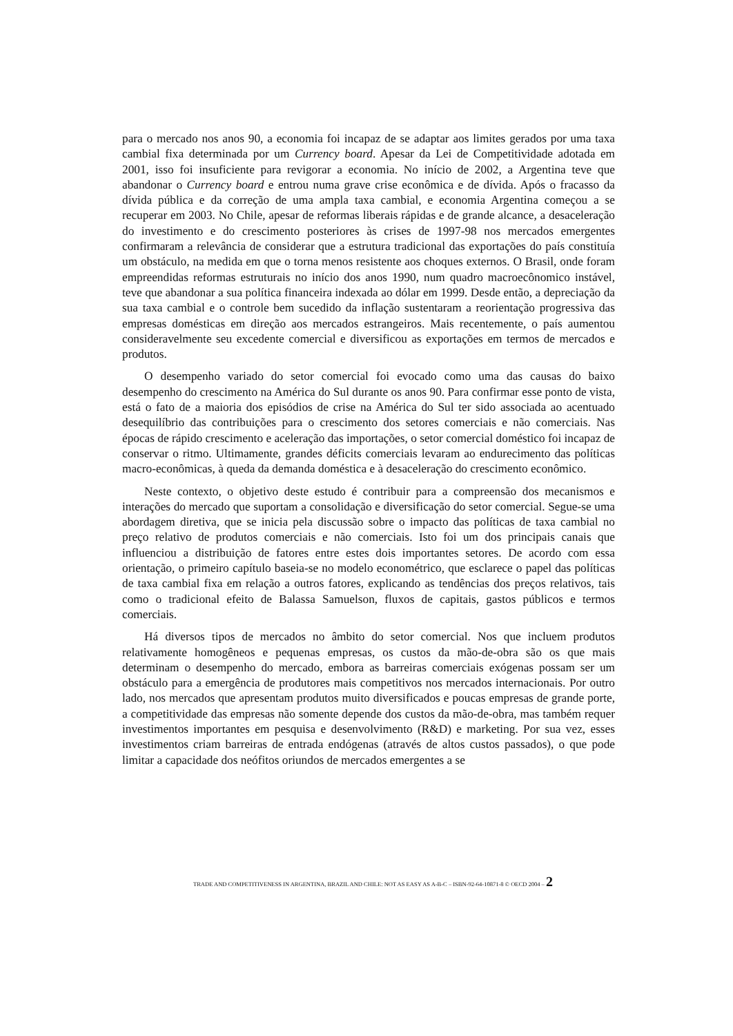para o mercado nos anos 90, a economia foi incapaz de se adaptar aos limites gerados por uma taxa cambial fixa determinada por um Currency board. Apesar da Lei de Competitividade adotada em 2001, isso foi insuficiente para revigorar a economia. No início de 2002, a Argentina teve que abandonar o Currency board e entrou numa grave crise econômica e de dívida. Após o fracasso da dívida pública e da correção de uma ampla taxa cambial, e economia Argentina começou a se recuperar em 2003. No Chile, apesar de reformas liberais rápidas e de grande alcance, a desaceleração do investimento e do crescimento posteriores às crises de 1997-98 nos mercados emergentes confirmaram a relevância de considerar que a estrutura tradicional das exportações do país constituía um obstáculo, na medida em que o torna menos resistente aos choques externos. O Brasil, onde foram empreendidas reformas estruturais no início dos anos 1990, num quadro macroecônomico instável, teve que abandonar a sua política financeira indexada ao dólar em 1999. Desde então, a depreciação da sua taxa cambial e o controle bem sucedido da inflação sustentaram a reorientação progressiva das empresas domésticas em direção aos mercados estrangeiros. Mais recentemente, o país aumentou consideravelmente seu excedente comercial e diversificou as exportações em termos de mercados e produtos.
O desempenho variado do setor comercial foi evocado como uma das causas do baixo desempenho do crescimento na América do Sul durante os anos 90. Para confirmar esse ponto de vista, está o fato de a maioria dos episódios de crise na América do Sul ter sido associada ao acentuado desequilíbrio das contribuições para o crescimento dos setores comerciais e não comerciais. Nas épocas de rápido crescimento e aceleração das importações, o setor comercial doméstico foi incapaz de conservar o ritmo. Ultimamente, grandes déficits comerciais levaram ao endurecimento das políticas macro-econômicas, à queda da demanda doméstica e à desaceleração do crescimento econômico.
Neste contexto, o objetivo deste estudo é contribuir para a compreensão dos mecanismos e interações do mercado que suportam a consolidação e diversificação do setor comercial. Segue-se uma abordagem diretiva, que se inicia pela discussão sobre o impacto das políticas de taxa cambial no preço relativo de produtos comerciais e não comerciais. Isto foi um dos principais canais que influenciou a distribuição de fatores entre estes dois importantes setores. De acordo com essa orientação, o primeiro capítulo baseia-se no modelo econométrico, que esclarece o papel das políticas de taxa cambial fixa em relação a outros fatores, explicando as tendências dos preços relativos, tais como o tradicional efeito de Balassa Samuelson, fluxos de capitais, gastos públicos e termos comerciais.
Há diversos tipos de mercados no âmbito do setor comercial. Nos que incluem produtos relativamente homogêneos e pequenas empresas, os custos da mão-de-obra são os que mais determinam o desempenho do mercado, embora as barreiras comerciais exógenas possam ser um obstáculo para a emergência de produtores mais competitivos nos mercados internacionais. Por outro lado, nos mercados que apresentam produtos muito diversificados e poucas empresas de grande porte, a competitividade das empresas não somente depende dos custos da mão-de-obra, mas também requer investimentos importantes em pesquisa e desenvolvimento (R&D) e marketing. Por sua vez, esses investimentos criam barreiras de entrada endógenas (através de altos custos passados), o que pode limitar a capacidade dos neófitos oriundos de mercados emergentes a se
TRADE AND COMPETITIVENESS IN ARGENTINA, BRAZIL AND CHILE: NOT AS EASY AS A-B-C – ISBN-92-64-10871-8 © OECD 2004 – 2